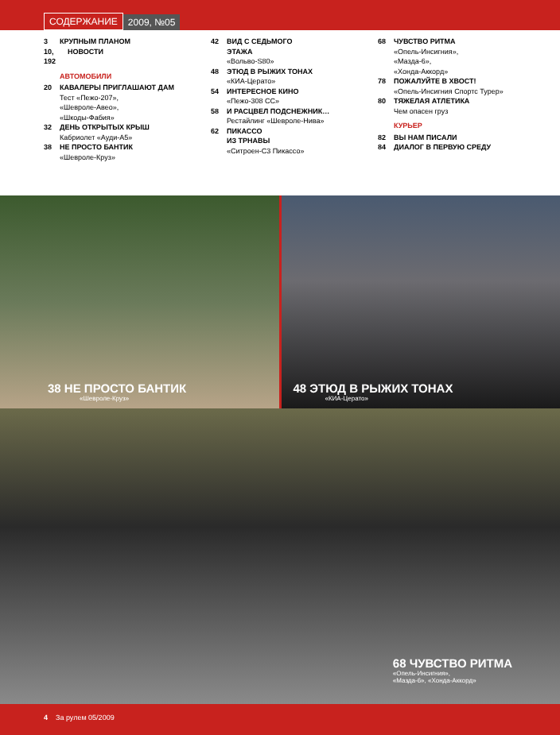СОДЕРЖАНИЕ 2009, №05
3 КРУПНЫМ ПЛАНОМ
10, 192 НОВОСТИ
АВТОМОБИЛИ
20 КАВАЛЕРЫ ПРИГЛАШАЮТ ДАМ
Тест «Пежо-207»,
«Шевроле-Авео»,
«Шкоды-Фабия»
32 ДЕНЬ ОТКРЫТЫХ КРЫШ
Кабриолет «Ауди-А5»
38 НЕ ПРОСТО БАНТИК
«Шевроле-Круз»
42 ВИД С СЕДЬМОГО
ЭТАЖА
«Вольво-S80»
48 ЭТЮД В РЫЖИХ ТОНАХ
«КИА-Церато»
54 ИНТЕРЕСНОЕ КИНО
«Пежо-308 СС»
58 И РАСЦВЕЛ ПОДСНЕЖНИК…
Рестайлинг «Шевроле-Нива»
62 ПИКАССО
ИЗ ТРНАВЫ
«Ситроен-С3 Пикассо»
68 ЧУВСТВО РИТМА
«Опель-Инсигния»,
«Мазда-6»,
«Хонда-Аккорд»
78 ПОЖАЛУЙТЕ В ХВОСТ!
«Опель-Инсигния Спортс Турер»
80 ТЯЖЕЛАЯ АТЛЕТИКА
Чем опасен груз
КУРЬЕР
82 ВЫ НАМ ПИСАЛИ
84 ДИАЛОГ В ПЕРВУЮ СРЕДУ
38 НЕ ПРОСТО БАНТИК
«Шевроле-Круз»
48 ЭТЮД В РЫЖИХ ТОНАХ
«КИА-Церато»
68 ЧУВСТВО РИТМА
«Опель-Инсигния»,
«Мазда-6», «Хонда-Аккорд»
4 За рулем 05/2009